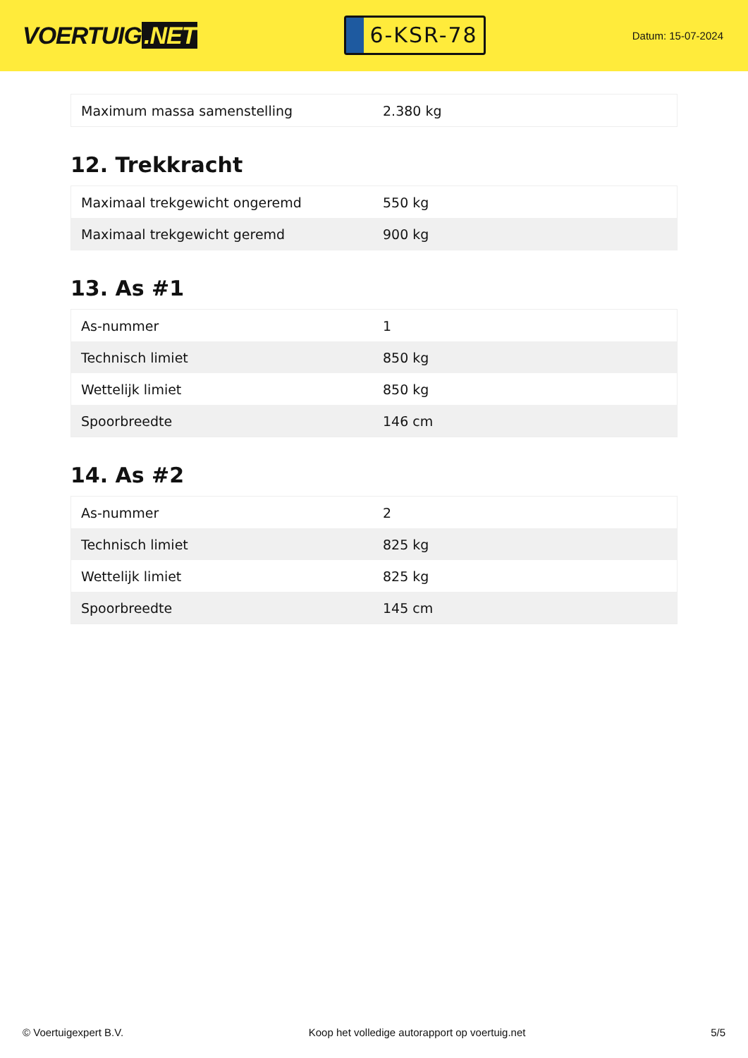VOERTUIG.NET
6-KSR-78
Datum: 15-07-2024
| Maximum massa samenstelling | 2.380 kg |
12. Trekkracht
| Maximaal trekgewicht ongeremd | 550 kg |
| Maximaal trekgewicht geremd | 900 kg |
13. As #1
| As-nummer | 1 |
| Technisch limiet | 850 kg |
| Wettelijk limiet | 850 kg |
| Spoorbreedte | 146 cm |
14. As #2
| As-nummer | 2 |
| Technisch limiet | 825 kg |
| Wettelijk limiet | 825 kg |
| Spoorbreedte | 145 cm |
© Voertuigexpert B.V. Koop het volledige autorapport op voertuig.net 5/5